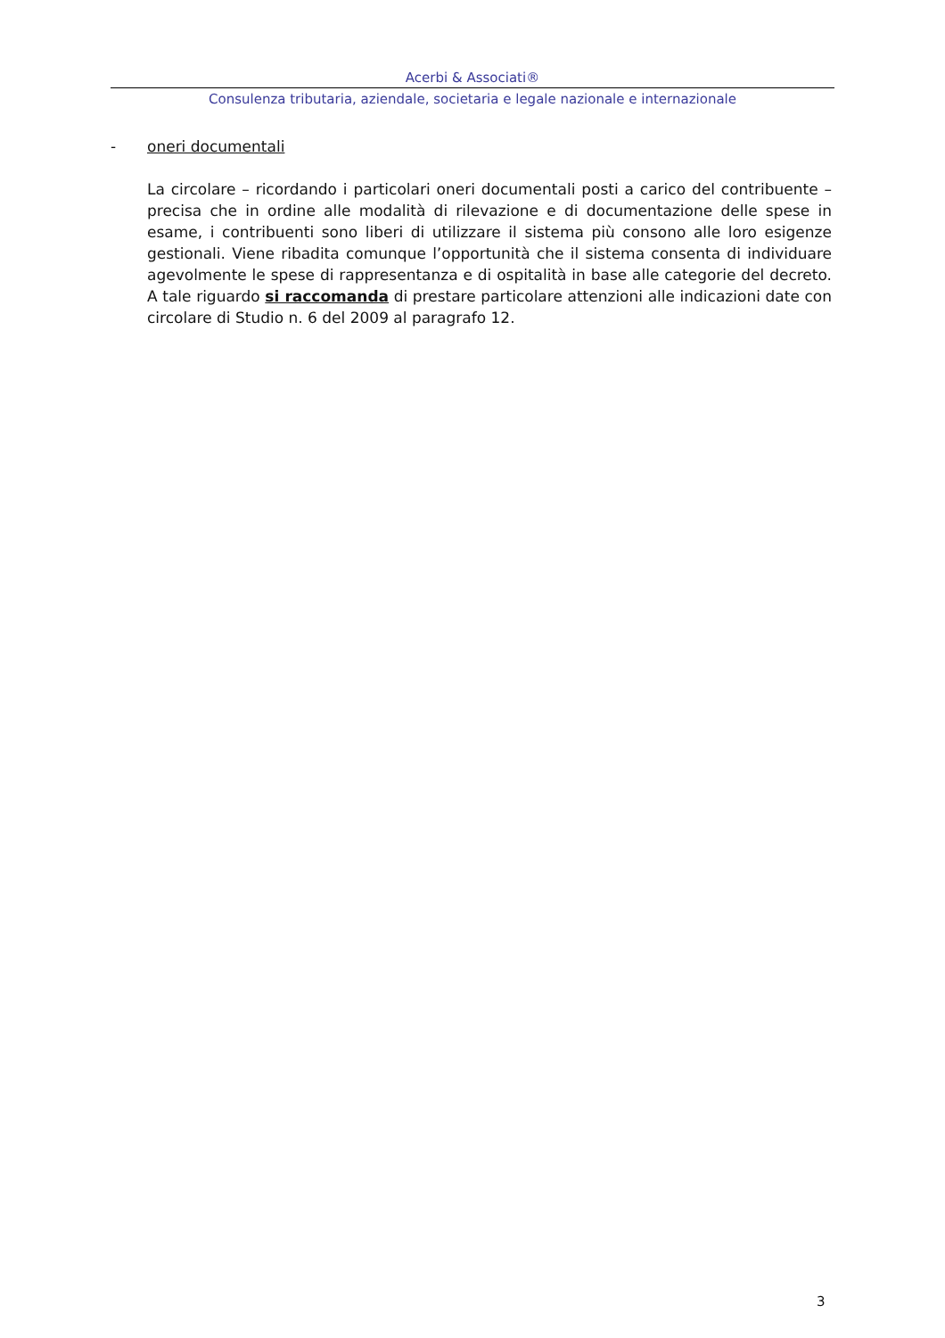Acerbi & Associati®
Consulenza tributaria, aziendale, societaria e legale nazionale e internazionale
- oneri documentali
La circolare – ricordando i particolari oneri documentali posti a carico del contribuente – precisa che in ordine alle modalità di rilevazione e di documentazione delle spese in esame, i contribuenti sono liberi di utilizzare il sistema più consono alle loro esigenze gestionali. Viene ribadita comunque l’opportunità che il sistema consenta di individuare agevolmente le spese di rappresentanza e di ospitalità in base alle categorie del decreto. A tale riguardo si raccomanda di prestare particolare attenzioni alle indicazioni date con circolare di Studio n. 6 del 2009 al paragrafo 12.
3